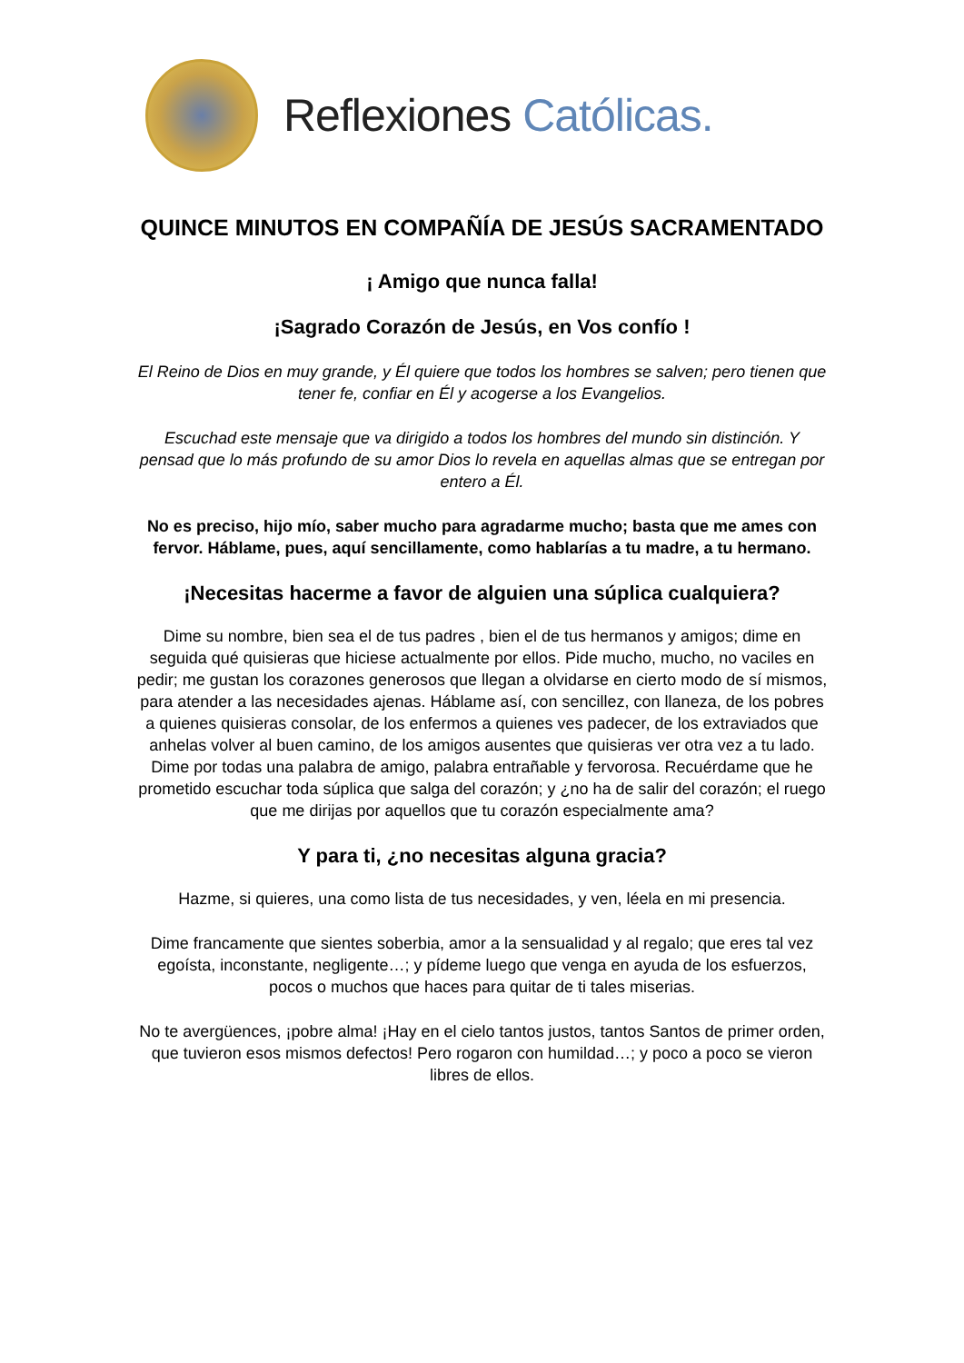Reflexiones Católicas.
QUINCE MINUTOS EN COMPAÑÍA DE JESÚS SACRAMENTADO
¡ Amigo que nunca falla!
¡Sagrado Corazón de Jesús, en Vos confío !
El Reino de Dios en muy grande, y Él quiere que todos los hombres se salven; pero tienen que tener fe, confiar en Él y acogerse a los Evangelios.
Escuchad este mensaje que va dirigido a todos los hombres del mundo sin distinción. Y pensad que lo más profundo de su amor Dios lo revela en aquellas almas que se entregan por entero a Él.
No es preciso, hijo mío, saber mucho para agradarme mucho; basta que me ames con fervor. Háblame, pues, aquí sencillamente, como hablarías a tu madre, a tu hermano.
¡Necesitas hacerme a favor de alguien una súplica cualquiera?
Dime su nombre, bien sea el de tus padres , bien el de tus hermanos y amigos; dime en seguida qué quisieras que hiciese actualmente por ellos. Pide mucho, mucho, no vaciles en pedir; me gustan los corazones generosos que llegan a olvidarse en cierto modo de sí mismos, para atender a las necesidades ajenas. Háblame así, con sencillez, con llaneza, de los pobres a quienes quisieras consolar, de los enfermos a quienes ves padecer, de los extraviados que anhelas volver al buen camino, de los amigos ausentes que quisieras ver otra vez a tu lado. Dime por todas una palabra de amigo, palabra entrañable y fervorosa. Recuérdame que he prometido escuchar toda súplica que salga del corazón; y ¿no ha de salir del corazón; el ruego que me dirijas por aquellos que tu corazón especialmente ama?
Y para ti, ¿no necesitas alguna gracia?
Hazme, si quieres, una como lista de tus necesidades, y ven, léela en mi presencia.
Dime francamente que sientes soberbia, amor a la sensualidad y al regalo; que eres tal vez egoísta, inconstante, negligente…; y pídeme luego que venga en ayuda de los esfuerzos, pocos o muchos que haces para quitar de ti tales miserias.
No te avergüences, ¡pobre alma! ¡Hay en el cielo tantos justos, tantos Santos de primer orden, que tuvieron esos mismos defectos! Pero rogaron con humildad…; y poco a poco se vieron libres de ellos.